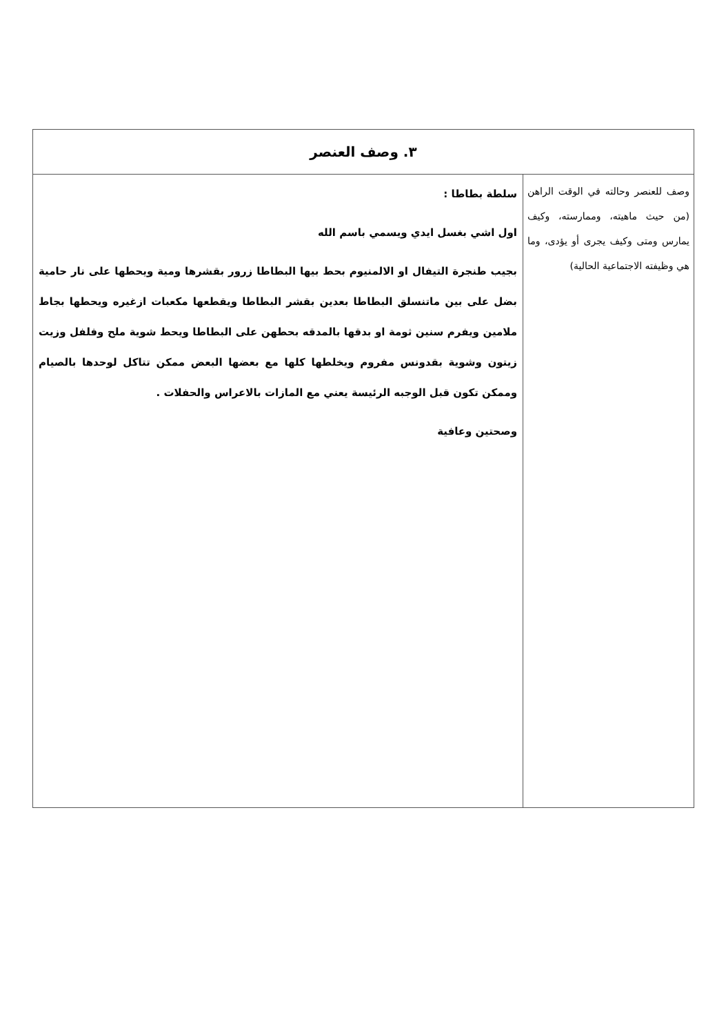| ٣. وصف العنصر | |
| وصف للعنصر وحالته في الوقت الراهن (من حيث ماهيته، وممارسته، وكيف يمارس ومتى وكيف يجرى أو يؤدى، وما هي وظيفته الاجتماعية الحالية) | سلطة بطاطا : اول اشي بغسل ايدي ويسمي باسم الله بجيب طنجرة التيفال او الالمنيوم بحط بيها البطاطا زرور بقشرها ومية ويحطها على نار حامية بضل على بين ماتنسلق البطاطا بعدين بقشر البطاطا ويقطعها مكعبات ازغيره ويحطها بجاط ملامين ويفرم سنين ثومة او بدقها بالمدقه بحطهن على البطاطا ويحط شوية ملح وفلفل وزيت زيتون وشوية بقدونس مفروم ويخلطها كلها مع بعضها البعض ممكن تتاكل لوحدها بالصيام وممكن تكون قبل الوجبه الرئيسة يعني مع المازات بالاعراس والحفلات . وصحتين وعافية |